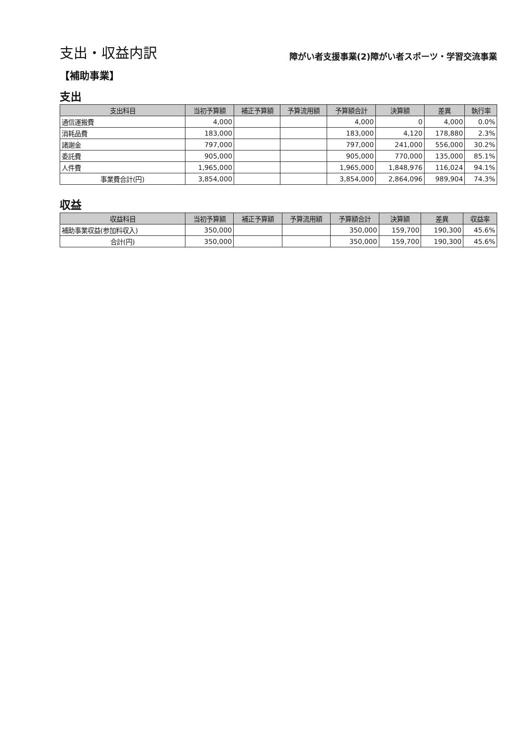支出・収益内訳
障がい者支援事業(2)障がい者スポーツ・学習交流事業
【補助事業】
支出
| 支出科目 | 当初予算額 | 補正予算額 | 予算流用額 | 予算額合計 | 決算額 | 差異 | 執行率 |
| --- | --- | --- | --- | --- | --- | --- | --- |
| 通信運搬費 | 4,000 | | | 4,000 | 0 | 4,000 | 0.0% |
| 消耗品費 | 183,000 | | | 183,000 | 4,120 | 178,880 | 2.3% |
| 諸謝金 | 797,000 | | | 797,000 | 241,000 | 556,000 | 30.2% |
| 委託費 | 905,000 | | | 905,000 | 770,000 | 135,000 | 85.1% |
| 人件費 | 1,965,000 | | | 1,965,000 | 1,848,976 | 116,024 | 94.1% |
| 事業費合計(円) | 3,854,000 | | | 3,854,000 | 2,864,096 | 989,904 | 74.3% |
収益
| 収益科目 | 当初予算額 | 補正予算額 | 予算流用額 | 予算額合計 | 決算額 | 差異 | 収益率 |
| --- | --- | --- | --- | --- | --- | --- | --- |
| 補助事業収益(参加料収入) | 350,000 | | | 350,000 | 159,700 | 190,300 | 45.6% |
| 合計(円) | 350,000 | | | 350,000 | 159,700 | 190,300 | 45.6% |